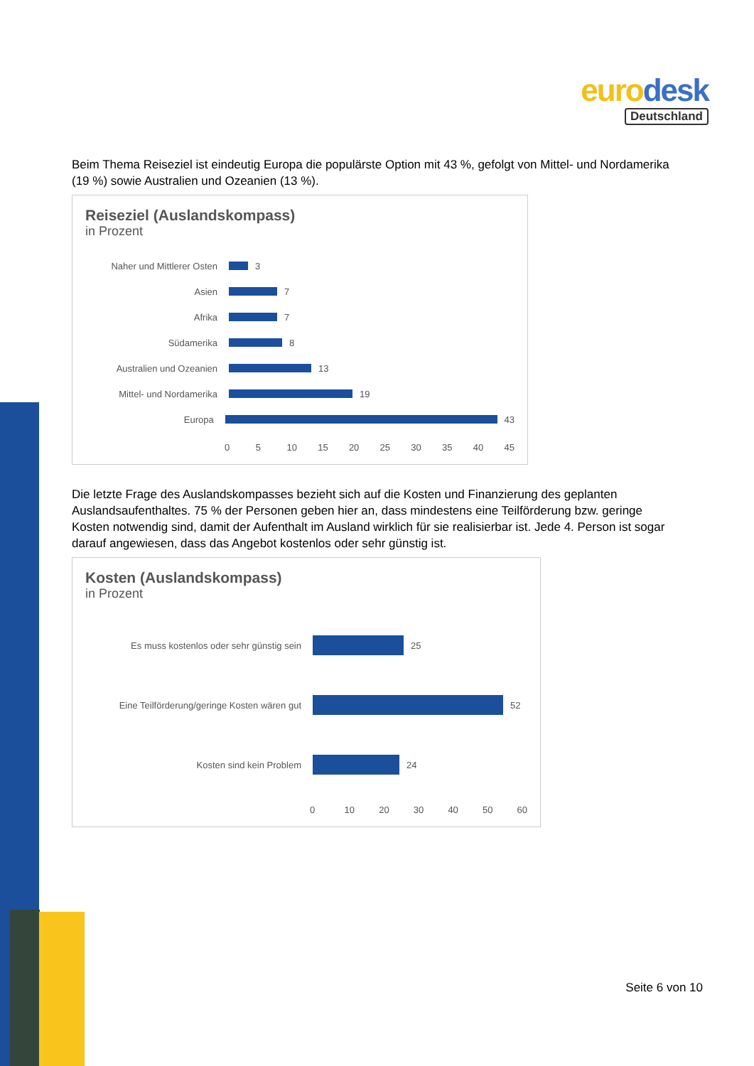euro desk
Deutschland
Beim Thema Reiseziel ist eindeutig Europa die populärste Option mit 43 %, gefolgt von Mittel- und Nordamerika (19 %) sowie Australien und Ozeanien (13 %).
Reiseziel (Auslandskompass)
in Prozent
Naher und Mittlerer Osten
3
Asien
7
Afrika
7
Südamerika
8
Australien und Ozeanien
13
Mittel- und Nordamerika
19
Europa
43
0 5 10 15 20 25 30 35 40 45
Die letzte Frage des Auslandskompasses bezieht sich auf die Kosten und Finanzierung des geplanten Auslandsaufenthaltes. 75 % der Personen geben hier an, dass mindestens eine Teilförderung bzw. geringe Kosten notwendig sind, damit der Aufenthalt im Ausland wirklich für sie realisierbar ist. Jede 4. Person ist sogar darauf angewiesen, dass das Angebot kostenlos oder sehr günstig ist.
Kosten (Auslandskompass)
in Prozent
Es muss kostenlos oder sehr günstig sein
25
Eine Teilförderung/geringe Kosten wären gut
52
Kosten sind kein Problem
24
0 10 20 30 40 50 60
Seite 6 von 10